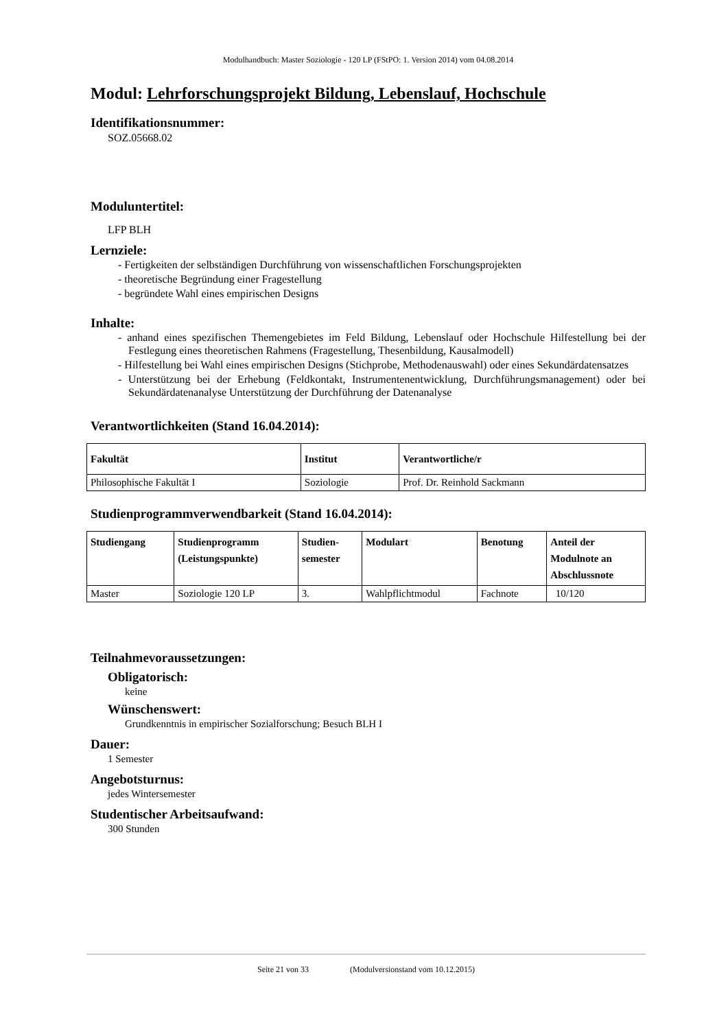Modulhandbuch: Master Soziologie - 120 LP (FStPO: 1. Version 2014) vom 04.08.2014
Modul: Lehrforschungsprojekt Bildung, Lebenslauf, Hochschule
Identifikationsnummer:
SOZ.05668.02
Moduluntertitel:
LFP BLH
Lernziele:
- Fertigkeiten der selbständigen Durchführung von wissenschaftlichen Forschungsprojekten
- theoretische Begründung einer Fragestellung
- begründete Wahl eines empirischen Designs
Inhalte:
- anhand eines spezifischen Themengebietes im Feld Bildung, Lebenslauf oder Hochschule Hilfestellung bei der Festlegung eines theoretischen Rahmens (Fragestellung, Thesenbildung, Kausalmodell)
- Hilfestellung bei Wahl eines empirischen Designs (Stichprobe, Methodenauswahl) oder eines Sekundärdatensatzes
- Unterstützung bei der Erhebung (Feldkontakt, Instrumentenentwicklung, Durchführungsmanagement) oder bei Sekundärdatenanalyse Unterstützung der Durchführung der Datenanalyse
Verantwortlichkeiten (Stand 16.04.2014):
| Fakultät | Institut | Verantwortliche/r |
| --- | --- | --- |
| Philosophische Fakultät I | Soziologie | Prof. Dr. Reinhold Sackmann |
Studienprogrammverwendbarkeit (Stand 16.04.2014):
| Studiengang | Studienprogramm (Leistungspunkte) | Studien- semester | Modulart | Benotung | Anteil der Modulnote an Abschlussnote |
| --- | --- | --- | --- | --- | --- |
| Master | Soziologie 120 LP | 3. | Wahlpflichtmodul | Fachnote | 10/120 |
Teilnahmevoraussetzungen:
Obligatorisch:
keine
Wünschenswert:
Grundkenntnis in empirischer Sozialforschung; Besuch BLH I
Dauer:
1 Semester
Angebotsturnus:
jedes Wintersemester
Studentischer Arbeitsaufwand:
300 Stunden
Seite 21 von 33 (Modulversionstand vom 10.12.2015)